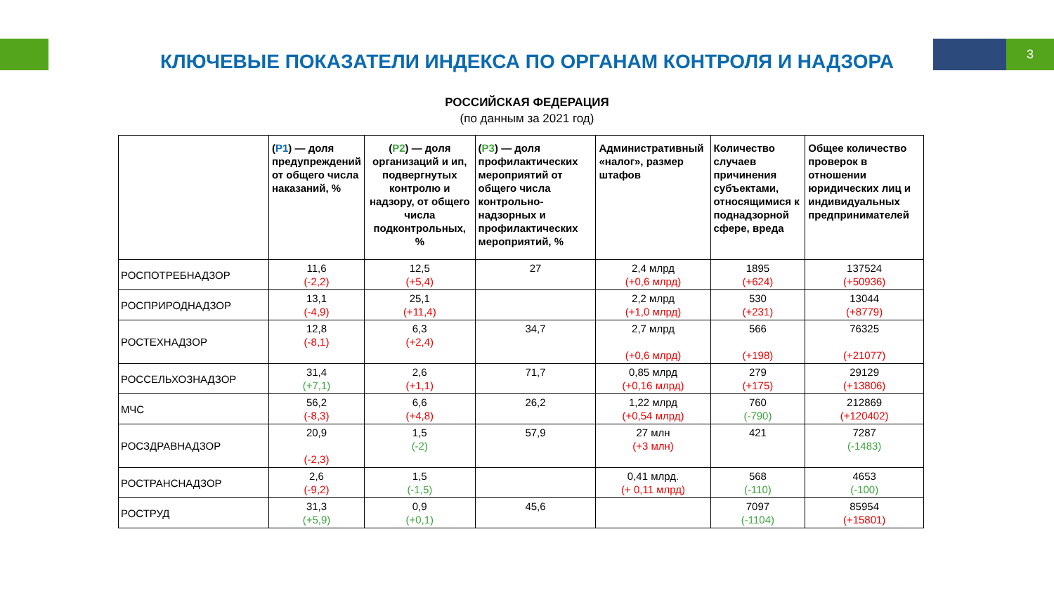3
КЛЮЧЕВЫЕ ПОКАЗАТЕЛИ ИНДЕКСА ПО ОРГАНАМ КОНТРОЛЯ И НАДЗОРА
РОССИЙСКАЯ ФЕДЕРАЦИЯ
(по данным за 2021 год)
| | ( P1 ) — доля предупреждений от общего числа наказаний, % | ( P2 ) — доля организаций и ип, подвергнутых контролю и надзору, от общего числа подконтрольных, % | ( P3 ) — доля профилактических мероприятий от общего числа контрольно-надзорных и профилактических мероприятий, % | Административный «налог», размер штафов | Количество случаев причинения субъектами, относящимися к поднадзорной сфере, вреда | Общее количество проверок в отношении юридических лиц и индивидуальных предпринимателей |
| --- | --- | --- | --- | --- | --- | --- |
| РОСПОТРЕБНАДЗОР | 11,6 (-2,2) | 12,5 (+5,4) | 27 | 2,4 млрд (+0,6 млрд) | 1895 (+624) | 137524 (+50936) |
| РОСПРИРОДНАДЗОР | 13,1 (-4,9) | 25,1 (+11,4) | | 2,2 млрд (+1,0 млрд) | 530 (+231) | 13044 (+8779) |
| РОСТЕХНАДЗОР | 12,8 (-8,1) | 6,3 (+2,4) | 34,7 | 2,7 млрд (+0,6 млрд) | 566 (+198) | 76325 (+21077) |
| РОССЕЛЬХОЗНАДЗОР | 31,4 (+7,1) | 2,6 (+1,1) | 71,7 | 0,85 млрд (+0,16 млрд) | 279 (+175) | 29129 (+13806) |
| МЧС | 56,2 (-8,3) | 6,6 (+4,8) | 26,2 | 1,22 млрд (+0,54 млрд) | 760 (-790) | 212869 (+120402) |
| РОСЗДРАВНАДЗОР | 20,9 (-2,3) | 1,5 (-2) | 57,9 | 27 млн (+3 млн) | 421 | 7287 (-1483) |
| РОСТРАНСНАДЗОР | 2,6 (-9,2) | 1,5 (-1,5) | | 0,41 млрд. (+ 0,11 млрд) | 568 (-110) | 4653 (-100) |
| РОСТРУД | 31,3 (+5,9) | 0,9 (+0,1) | 45,6 | | 7097 (-1104) | 85954 (+15801) |